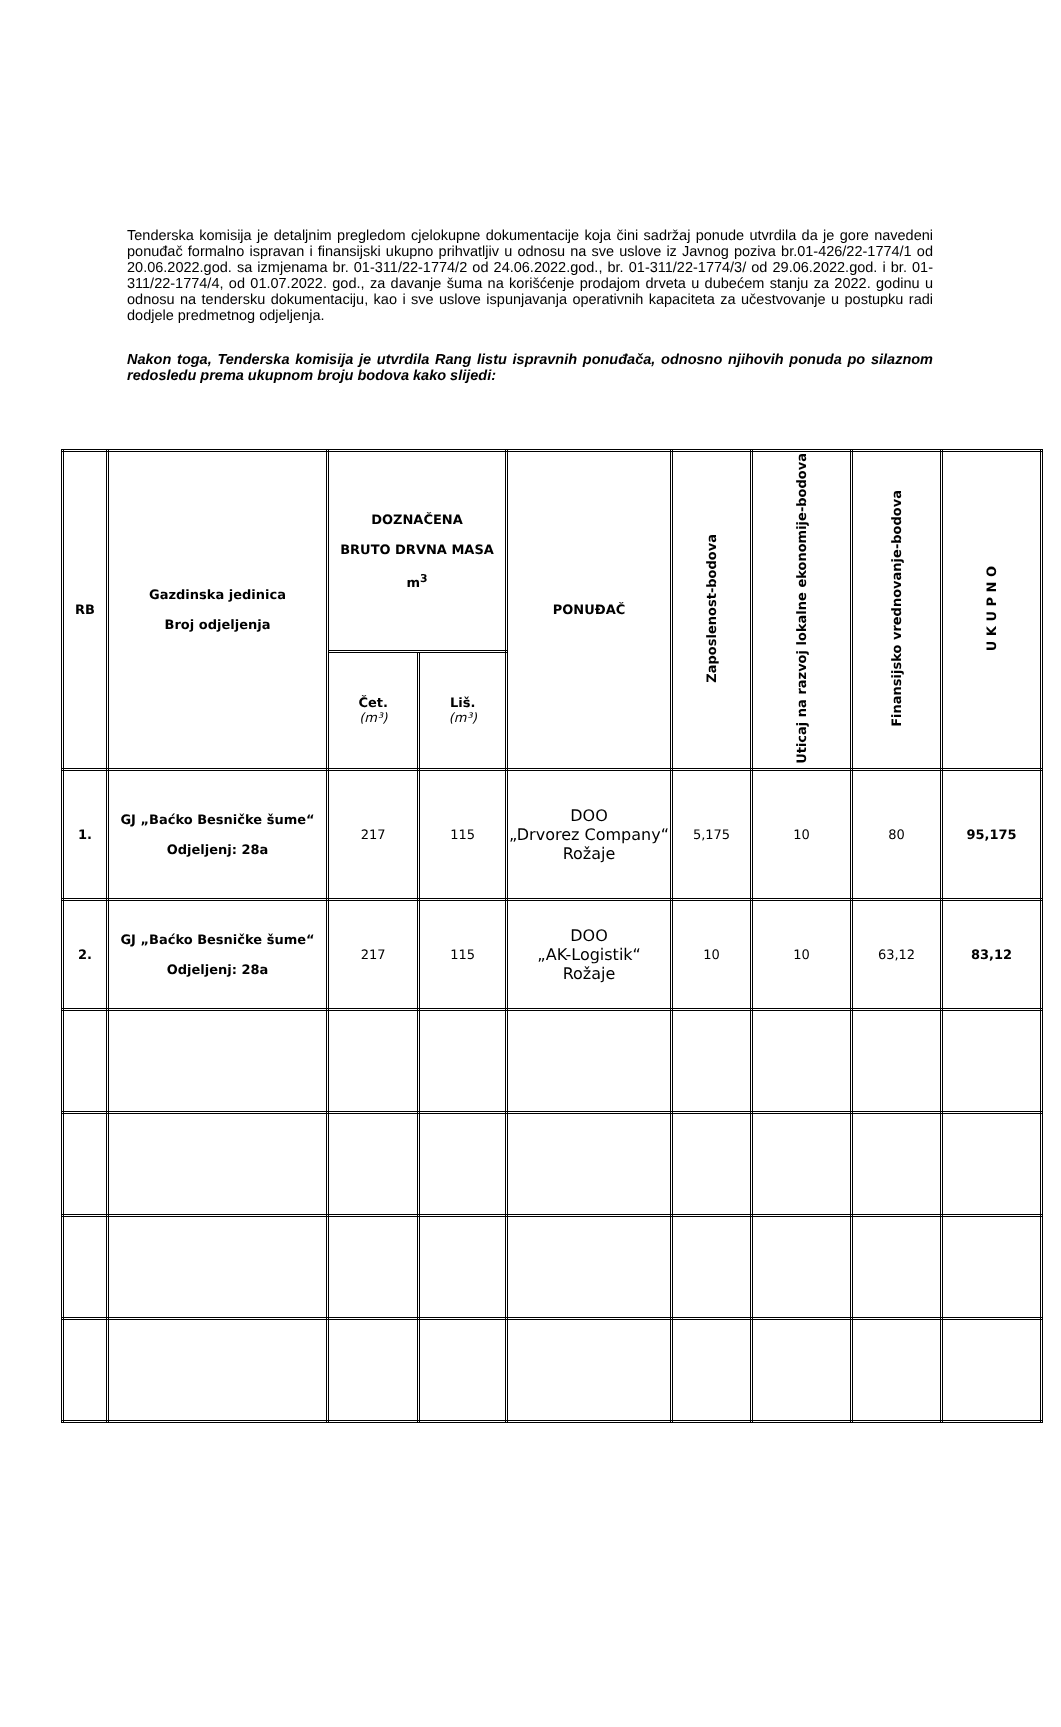Tenderska komisija je detaljnim pregledom cjelokupne dokumentacije koja čini sadržaj ponude utvrdila da je gore navedeni ponuđač formalno ispravan i finansijski ukupno prihvatljiv u odnosu na sve uslove iz Javnog poziva br.01-426/22-1774/1 od 20.06.2022.god. sa izmjenama br. 01-311/22-1774/2 od 24.06.2022.god., br. 01-311/22-1774/3/ od 29.06.2022.god. i br. 01-311/22-1774/4, od 01.07.2022. god., za davanje šuma na korišćenje prodajom drveta u dubećem stanju za 2022. godinu u odnosu na tendersku dokumentaciju, kao i sve uslove ispunjavanja operativnih kapaciteta za učestvovanje u postupku radi dodjele predmetnog odjeljenja.
Nakon toga, Tenderska komisija je utvrdila Rang listu ispravnih ponuđača, odnosno njihovih ponuda po silaznom redosledu prema ukupnom broju bodova kako slijedi:
| RB | Gazdinska jedinica Broj odjeljenja | DOZNAČENA BRUTO DRVNA MASA m<sup>3</sup> | | PONUĐAČ | Zaposlenost-bodova | Uticaj na razvoj lokalne ekonomije-bodova | Finansijsko vrednovanje-bodova | U K U P N O |
| --- | --- | --- | --- | --- | --- | --- | --- | --- |
| | | Čet. (m³) | Liš. (m³) | | | | | |
| 1. | GJ „Baćko Besničke šume“ Odjeljenj: 28a | 217 | 115 | DOO „Drvorez Company“ Rožaje | 5,175 | 10 | 80 | 95,175 |
| 2. | GJ „Baćko Besničke šume“ Odjeljenj: 28a | 217 | 115 | DOO „AK-Logistik“ Rožaje | 10 | 10 | 63,12 | 83,12 |